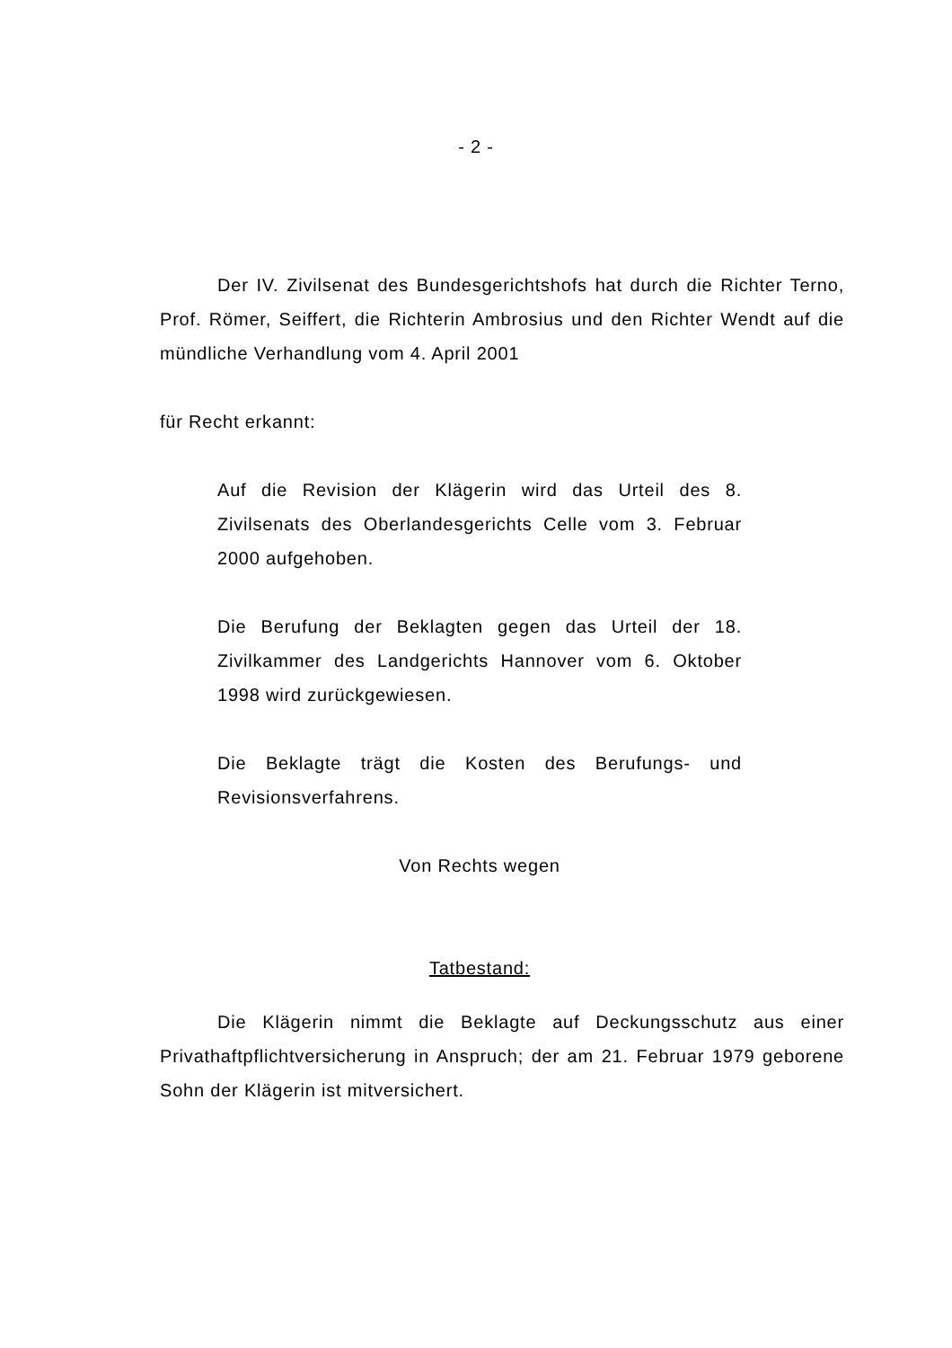- 2 -
Der IV. Zivilsenat des Bundesgerichtshofs hat durch die Richter Terno, Prof. Römer, Seiffert, die Richterin Ambrosius und den Richter Wendt auf die mündliche Verhandlung vom 4. April 2001
für Recht erkannt:
Auf die Revision der Klägerin wird das Urteil des 8. Zivilsenats des Oberlandesgerichts Celle vom 3. Februar 2000 aufgehoben.
Die Berufung der Beklagten gegen das Urteil der 18. Zivilkammer des Landgerichts Hannover vom 6. Oktober 1998 wird zurückgewiesen.
Die Beklagte trägt die Kosten des Berufungs- und Revisionsverfahrens.
Von Rechts wegen
Tatbestand:
Die Klägerin nimmt die Beklagte auf Deckungsschutz aus einer Privathaftpflichtversicherung in Anspruch; der am 21. Februar 1979 geborene Sohn der Klägerin ist mitversichert.